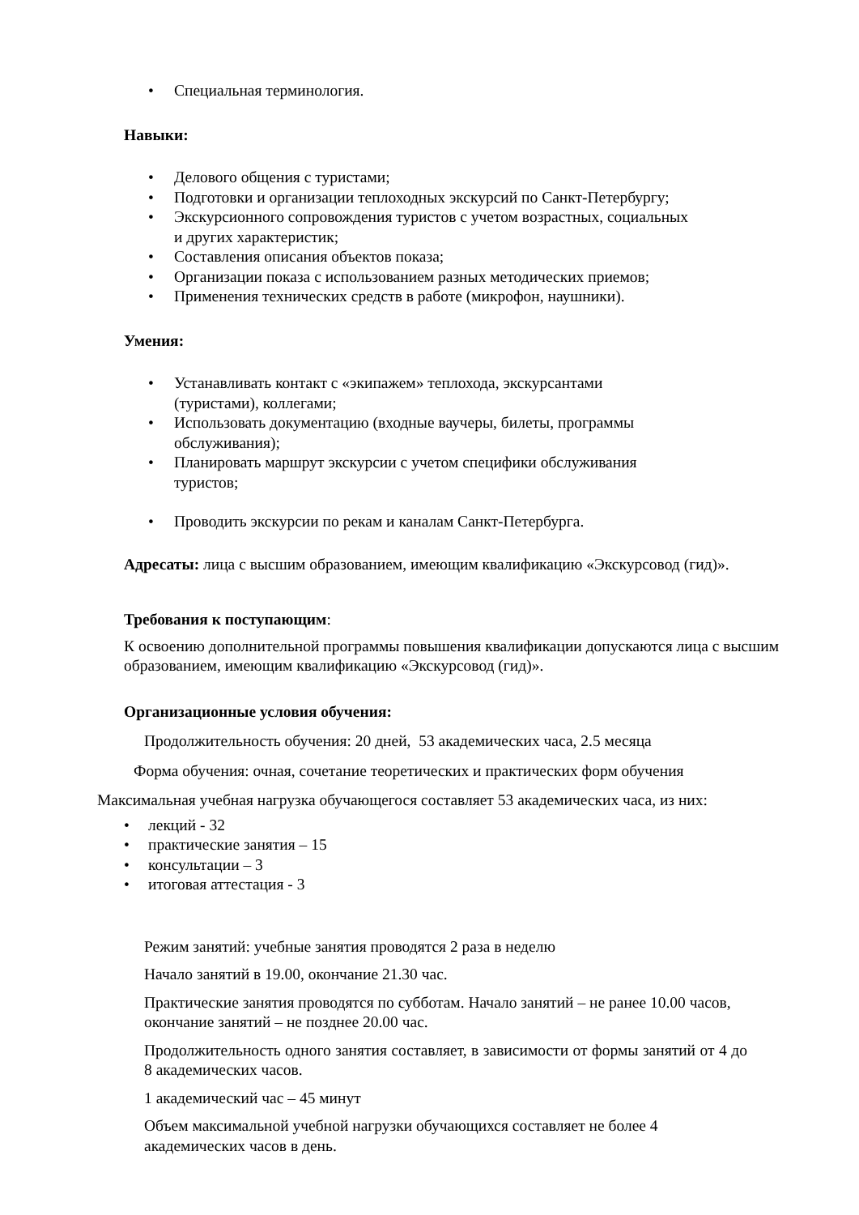• Специальная терминология.
Навыки:
• Делового общения с туристами;
• Подготовки и организации теплоходных экскурсий по Санкт-Петербургу;
• Экскурсионного сопровождения туристов с учетом возрастных, социальных
и других характеристик;
• Составления описания объектов показа;
• Организации показа с использованием разных методических приемов;
• Применения технических средств в работе (микрофон, наушники).
Умения:
• Устанавливать контакт с «экипажем» теплохода, экскурсантами
(туристами), коллегами;
• Использовать документацию (входные ваучеры, билеты, программы
обслуживания);
• Планировать маршрут экскурсии с учетом специфики обслуживания
туристов;
• Проводить экскурсии по рекам и каналам Санкт-Петербурга.
Адресаты: лица с высшим образованием, имеющим квалификацию «Экскурсовод (гид)».
Требования к поступающим:
К освоению дополнительной программы повышения квалификации допускаются лица с высшим образованием, имеющим квалификацию «Экскурсовод (гид)».
Организационные условия обучения:
Продолжительность обучения: 20 дней, 53 академических часа, 2.5 месяца
Форма обучения: очная, сочетание теоретических и практических форм обучения
Максимальная учебная нагрузка обучающегося составляет 53 академических часа, из них:
• лекций - 32
• практические занятия – 15
• консультации – 3
• итоговая аттестация - 3
Режим занятий: учебные занятия проводятся 2 раза в неделю
Начало занятий в 19.00, окончание 21.30 час.
Практические занятия проводятся по субботам. Начало занятий – не ранее 10.00 часов, окончание занятий – не позднее 20.00 час.
Продолжительность одного занятия составляет, в зависимости от формы занятий от 4 до 8 академических часов.
1 академический час – 45 минут
Объем максимальной учебной нагрузки обучающихся составляет не более 4 академических часов в день.